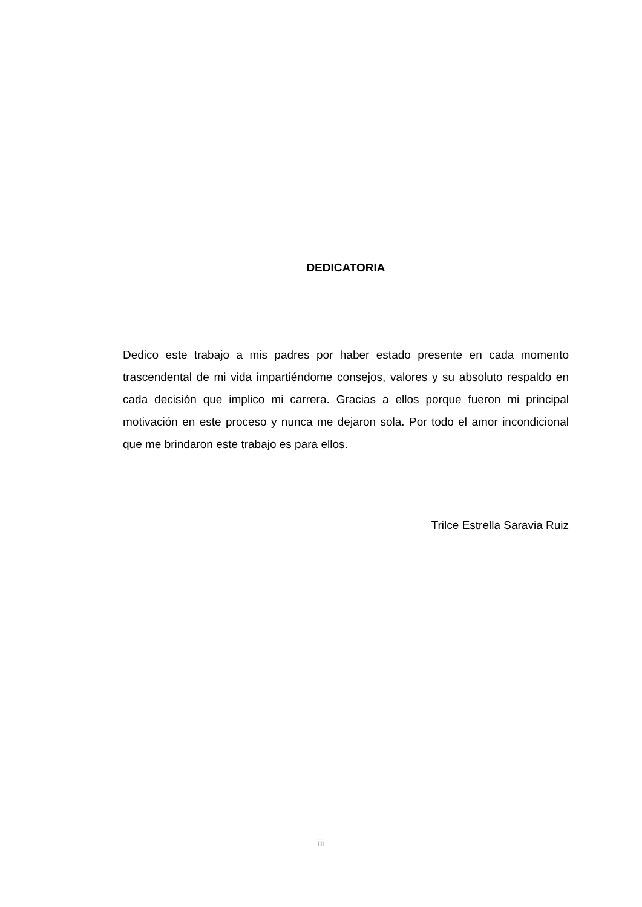DEDICATORIA
Dedico este trabajo a mis padres por haber estado presente en cada momento trascendental de mi vida impartiéndome consejos, valores y su absoluto respaldo en cada decisión que implico mi carrera. Gracias a ellos porque fueron mi principal motivación en este proceso y nunca me dejaron sola. Por todo el amor incondicional que me brindaron este trabajo es para ellos.
Trilce Estrella Saravia Ruiz
iii